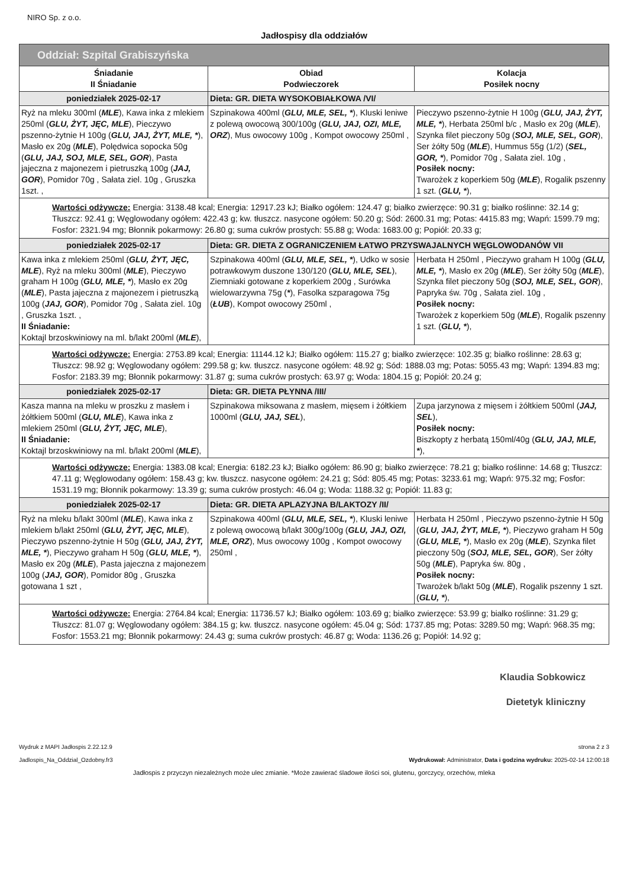NIRO Sp. z o.o.
Jadłospisy dla oddziałów
| Oddział: Szpital Grabiszyńska | | |
| --- | --- | --- |
| Śniadanie II Śniadanie | Obiad Podwieczorek | Kolacja Posiłek nocny |
| poniedziałek 2025-02-17 | Dieta: GR. DIETA WYSOKOBIAŁKOWA /VI/ | |
| Ryż na mleku 300ml ( MLE ), Kawa inka z mlekiem 250ml ( GLU, ŻYT, JĘC, MLE ), Pieczywo pszenno-żytnie H 100g ( GLU, JAJ, ŻYT, MLE, * ), Masło ex 20g ( MLE ), Polędwica sopocka 50g ( GLU, JAJ, SOJ, MLE, SEL, GOR ), Pasta jajeczna z majonezem i pietruszką 100g ( JAJ, GOR ), Pomidor 70g , Sałata ziel. 10g , Gruszka 1szt. , | Szpinakowa 400ml ( GLU, MLE, SEL, * ), Kluski leniwe z polewą owocową 300/100g ( GLU, JAJ, OZI, MLE, ORZ ), Mus owocowy 100g , Kompot owocowy 250ml , | Pieczywo pszenno-żytnie H 100g ( GLU, JAJ, ŻYT, MLE, * ), Herbata 250ml b/c , Masło ex 20g ( MLE ), Szynka filet pieczony 50g ( SOJ, MLE, SEL, GOR ), Ser żółty 50g ( MLE ), Hummus 55g (1/2) ( SEL, GOR, * ), Pomidor 70g , Sałata ziel. 10g , Posiłek nocny: Twarożek z koperkiem 50g ( MLE ), Rogalik pszenny 1 szt. ( GLU, * ), |
| Wartości odżywcze: Energia: 3138.48 kcal; Energia: 12917.23 kJ; Białko ogółem: 124.47 g; białko zwierzęce: 90.31 g; białko roślinne: 32.14 g; Tłuszcz: 92.41 g; Węglowodany ogółem: 422.43 g; kw. tłuszcz. nasycone ogółem: 50.20 g; Sód: 2600.31 mg; Potas: 4415.83 mg; Wapń: 1599.79 mg; Fosfor: 2321.94 mg; Błonnik pokarmowy: 26.80 g; suma cukrów prostych: 55.88 g; Woda: 1683.00 g; Popiół: 20.33 g; | | |
| poniedziałek 2025-02-17 | Dieta: GR. DIETA Z OGRANICZENIEM ŁATWO PRZYSWAJALNYCH WĘGLOWODANÓW VII | |
| Kawa inka z mlekiem 250ml ( GLU, ŻYT, JĘC, MLE ), Ryż na mleku 300ml ( MLE ), Pieczywo graham H 100g ( GLU, MLE, * ), Masło ex 20g ( MLE ), Pasta jajeczna z majonezem i pietruszką 100g ( JAJ, GOR ), Pomidor 70g , Sałata ziel. 10g , Gruszka 1szt. , II Śniadanie: Koktajl brzoskwiniowy na ml. b/lakt 200ml ( MLE ), | Szpinakowa 400ml ( GLU, MLE, SEL, * ), Udko w sosie potrawkowym duszone 130/120 ( GLU, MLE, SEL ), Ziemniaki gotowane z koperkiem 200g , Surówka wielowarzywna 75g ( * ), Fasolka szparagowa 75g ( ŁUB ), Kompot owocowy 250ml , | Herbata H 250ml , Pieczywo graham H 100g ( GLU, MLE, * ), Masło ex 20g ( MLE ), Ser żółty 50g ( MLE ), Szynka filet pieczony 50g ( SOJ, MLE, SEL, GOR ), Papryka św. 70g , Sałata ziel. 10g , Posiłek nocny: Twarożek z koperkiem 50g ( MLE ), Rogalik pszenny 1 szt. ( GLU, * ), |
| Wartości odżywcze: Energia: 2753.89 kcal; Energia: 11144.12 kJ; Białko ogółem: 115.27 g; białko zwierzęce: 102.35 g; białko roślinne: 28.63 g; Tłuszcz: 98.92 g; Węglowodany ogółem: 299.58 g; kw. tłuszcz. nasycone ogółem: 48.92 g; Sód: 1888.03 mg; Potas: 5055.43 mg; Wapń: 1394.83 mg; Fosfor: 2183.39 mg; Błonnik pokarmowy: 31.87 g; suma cukrów prostych: 63.97 g; Woda: 1804.15 g; Popiół: 20.24 g; | | |
| poniedziałek 2025-02-17 | Dieta: GR. DIETA PŁYNNA /III/ | |
| Kasza manna na mleku w proszku z masłem i żółtkiem 500ml ( GLU, MLE ), Kawa inka z mlekiem 250ml ( GLU, ŻYT, JĘC, MLE ), II Śniadanie: Koktajl brzoskwiniowy na ml. b/lakt 200ml ( MLE ), | Szpinakowa miksowana z masłem, mięsem i żółtkiem 1000ml ( GLU, JAJ, SEL ), | Zupa jarzynowa z mięsem i żółtkiem 500ml ( JAJ, SEL ), Posiłek nocny: Biszkopty z herbatą 150ml/40g ( GLU, JAJ, MLE, * ), |
| Wartości odżywcze: Energia: 1383.08 kcal; Energia: 6182.23 kJ; Białko ogółem: 86.90 g; białko zwierzęce: 78.21 g; białko roślinne: 14.68 g; Tłuszcz: 47.11 g; Węglowodany ogółem: 158.43 g; kw. tłuszcz. nasycone ogółem: 24.21 g; Sód: 805.45 mg; Potas: 3233.61 mg; Wapń: 975.32 mg; Fosfor: 1531.19 mg; Błonnik pokarmowy: 13.39 g; suma cukrów prostych: 46.04 g; Woda: 1188.32 g; Popiół: 11.83 g; | | |
| poniedziałek 2025-02-17 | Dieta: GR. DIETA APLAZYJNA B/LAKTOZY /II/ | |
| Ryż na mleku b/lakt 300ml ( MLE ), Kawa inka z mlekiem b/lakt 250ml ( GLU, ŻYT, JĘC, MLE ), Pieczywo pszenno-żytnie H 50g ( GLU, JAJ, ŻYT, MLE, * ), Pieczywo graham H 50g ( GLU, MLE, * ), Masło ex 20g ( MLE ), Pasta jajeczna z majonezem 100g ( JAJ, GOR ), Pomidor 80g , Gruszka gotowana 1 szt , | Szpinakowa 400ml ( GLU, MLE, SEL, * ), Kluski leniwe z polewą owocową b/lakt 300g/100g ( GLU, JAJ, OZI, MLE, ORZ ), Mus owocowy 100g , Kompot owocowy 250ml , | Herbata H 250ml , Pieczywo pszenno-żytnie H 50g ( GLU, JAJ, ŻYT, MLE, * ), Pieczywo graham H 50g ( GLU, MLE, * ), Masło ex 20g ( MLE ), Szynka filet pieczony 50g ( SOJ, MLE, SEL, GOR ), Ser żółty 50g ( MLE ), Papryka św. 80g , Posiłek nocny: Twarożek b/lakt 50g ( MLE ), Rogalik pszenny 1 szt. ( GLU, * ), |
| Wartości odżywcze: Energia: 2764.84 kcal; Energia: 11736.57 kJ; Białko ogółem: 103.69 g; białko zwierzęce: 53.99 g; białko roślinne: 31.29 g; Tłuszcz: 81.07 g; Węglowodany ogółem: 384.15 g; kw. tłuszcz. nasycone ogółem: 45.04 g; Sód: 1737.85 mg; Potas: 3289.50 mg; Wapń: 968.35 mg; Fosfor: 1553.21 mg; Błonnik pokarmowy: 24.43 g; suma cukrów prostych: 46.87 g; Woda: 1136.26 g; Popiół: 14.92 g; | | |
Klaudia Sobkowicz
Dietetyk kliniczny
Wydruk z MAPI Jadłospis 2.22.12.9
Jadlospis_Na_Oddzial_Ozdobny.fr3
strona 2 z 3
Wydrukował: Administrator, Data i godzina wydruku: 2025-02-14 12:00:18
Jadłospis z przyczyn niezależnych może ulec zmianie. *Może zawierać śladowe ilości soi, glutenu, gorczycy, orzechów, mleka